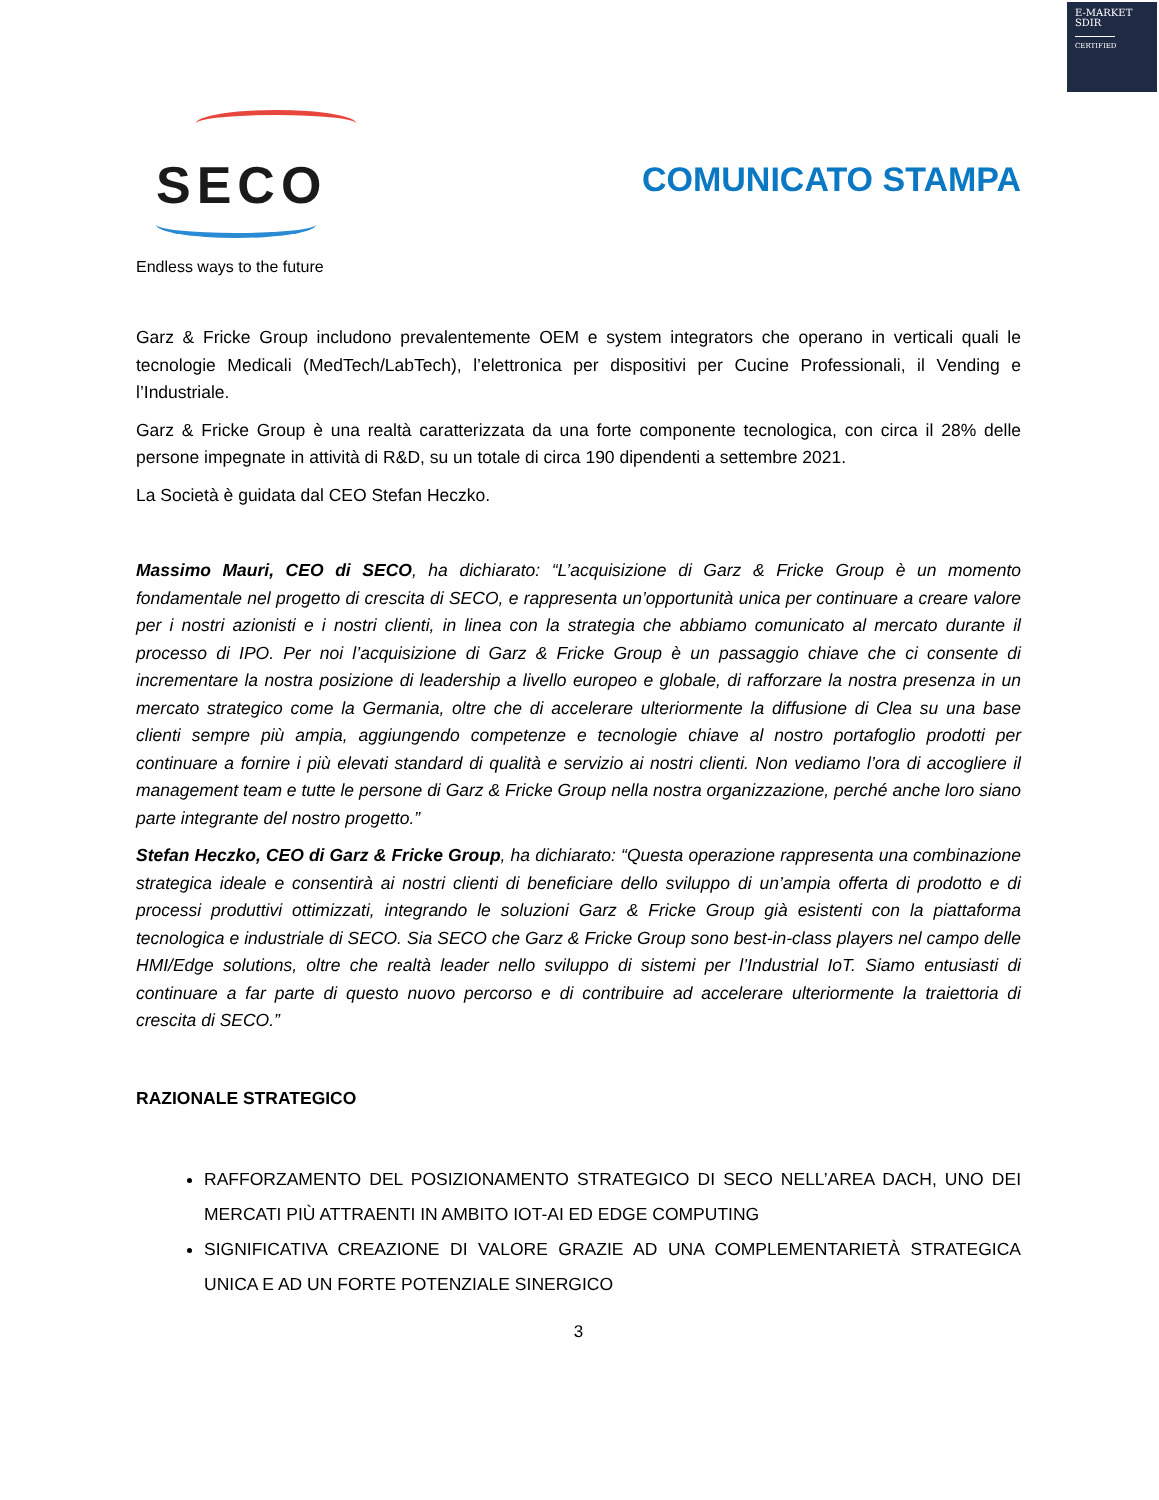E-MARKET
SDIR
CERTIFIED
SECO
Endless ways to the future
COMUNICATO STAMPA
Garz & Fricke Group includono prevalentemente OEM e system integrators che operano in verticali quali le tecnologie Medicali (MedTech/LabTech), l’elettronica per dispositivi per Cucine Professionali, il Vending e l’Industriale.
Garz & Fricke Group è una realtà caratterizzata da una forte componente tecnologica, con circa il 28% delle persone impegnate in attività di R&D, su un totale di circa 190 dipendenti a settembre 2021.
La Società è guidata dal CEO Stefan Heczko.
Massimo Mauri, CEO di SECO, ha dichiarato: “L’acquisizione di Garz & Fricke Group è un momento fondamentale nel progetto di crescita di SECO, e rappresenta un’opportunità unica per continuare a creare valore per i nostri azionisti e i nostri clienti, in linea con la strategia che abbiamo comunicato al mercato durante il processo di IPO. Per noi l’acquisizione di Garz & Fricke Group è un passaggio chiave che ci consente di incrementare la nostra posizione di leadership a livello europeo e globale, di rafforzare la nostra presenza in un mercato strategico come la Germania, oltre che di accelerare ulteriormente la diffusione di Clea su una base clienti sempre più ampia, aggiungendo competenze e tecnologie chiave al nostro portafoglio prodotti per continuare a fornire i più elevati standard di qualità e servizio ai nostri clienti. Non vediamo l’ora di accogliere il management team e tutte le persone di Garz & Fricke Group nella nostra organizzazione, perché anche loro siano parte integrante del nostro progetto.”
Stefan Heczko, CEO di Garz & Fricke Group, ha dichiarato: “Questa operazione rappresenta una combinazione strategica ideale e consentirà ai nostri clienti di beneficiare dello sviluppo di un’ampia offerta di prodotto e di processi produttivi ottimizzati, integrando le soluzioni Garz & Fricke Group già esistenti con la piattaforma tecnologica e industriale di SECO. Sia SECO che Garz & Fricke Group sono best-in-class players nel campo delle HMI/Edge solutions, oltre che realtà leader nello sviluppo di sistemi per l’Industrial IoT. Siamo entusiasti di continuare a far parte di questo nuovo percorso e di contribuire ad accelerare ulteriormente la traiettoria di crescita di SECO.”
RAZIONALE STRATEGICO
RAFFORZAMENTO DEL POSIZIONAMENTO STRATEGICO DI SECO NELL’AREA DACH, UNO DEI MERCATI PIÙ ATTRAENTI IN AMBITO IOT-AI ED EDGE COMPUTING
SIGNIFICATIVA CREAZIONE DI VALORE GRAZIE AD UNA COMPLEMENTARIETÀ STRATEGICA UNICA E AD UN FORTE POTENZIALE SINERGICO
3